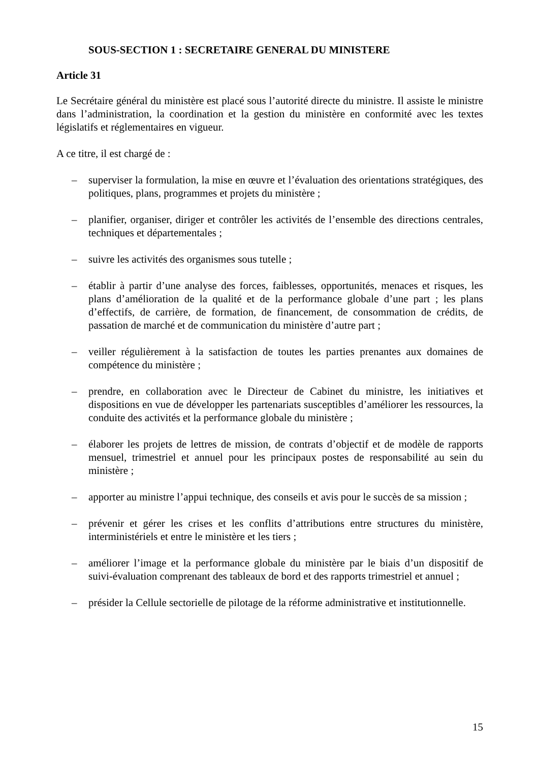SOUS-SECTION 1 : SECRETAIRE GENERAL DU MINISTERE
Article 31
Le Secrétaire général du ministère est placé sous l’autorité directe du ministre. Il assiste le ministre dans l’administration, la coordination et la gestion du ministère en conformité avec les textes législatifs et réglementaires en vigueur.
A ce titre, il est chargé de :
– superviser la formulation, la mise en œuvre et l’évaluation des orientations stratégiques, des politiques, plans, programmes et projets du ministère ;
– planifier, organiser, diriger et contrôler les activités de l’ensemble des directions centrales, techniques et départementales ;
– suivre les activités des organismes sous tutelle ;
– établir à partir d’une analyse des forces, faiblesses, opportunités, menaces et risques, les plans d’amélioration de la qualité et de la performance globale d’une part ; les plans d’effectifs, de carrière, de formation, de financement, de consommation de crédits, de passation de marché et de communication du ministère d’autre part ;
– veiller régulièrement à la satisfaction de toutes les parties prenantes aux domaines de compétence du ministère ;
– prendre, en collaboration avec le Directeur de Cabinet du ministre, les initiatives et dispositions en vue de développer les partenariats susceptibles d’améliorer les ressources, la conduite des activités et la performance globale du ministère ;
– élaborer les projets de lettres de mission, de contrats d’objectif et de modèle de rapports mensuel, trimestriel et annuel pour les principaux postes de responsabilité au sein du ministère ;
– apporter au ministre l’appui technique, des conseils et avis pour le succès de sa mission ;
– prévenir et gérer les crises et les conflits d’attributions entre structures du ministère, interministériels et entre le ministère et les tiers ;
– améliorer l’image et la performance globale du ministère par le biais d’un dispositif de suivi-évaluation comprenant des tableaux de bord et des rapports trimestriel et annuel ;
– présider la Cellule sectorielle de pilotage de la réforme administrative et institutionnelle.
15